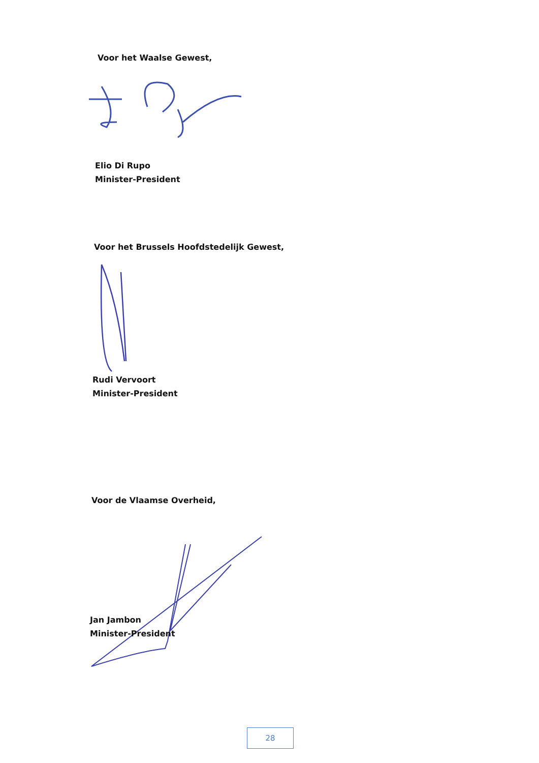Voor het Waalse Gewest,
Elio Di Rupo
Minister-President
Voor het Brussels Hoofdstedelijk Gewest,
Rudi Vervoort
Minister-President
Voor de Vlaamse Overheid,
Jan Jambon
Minister-President
28